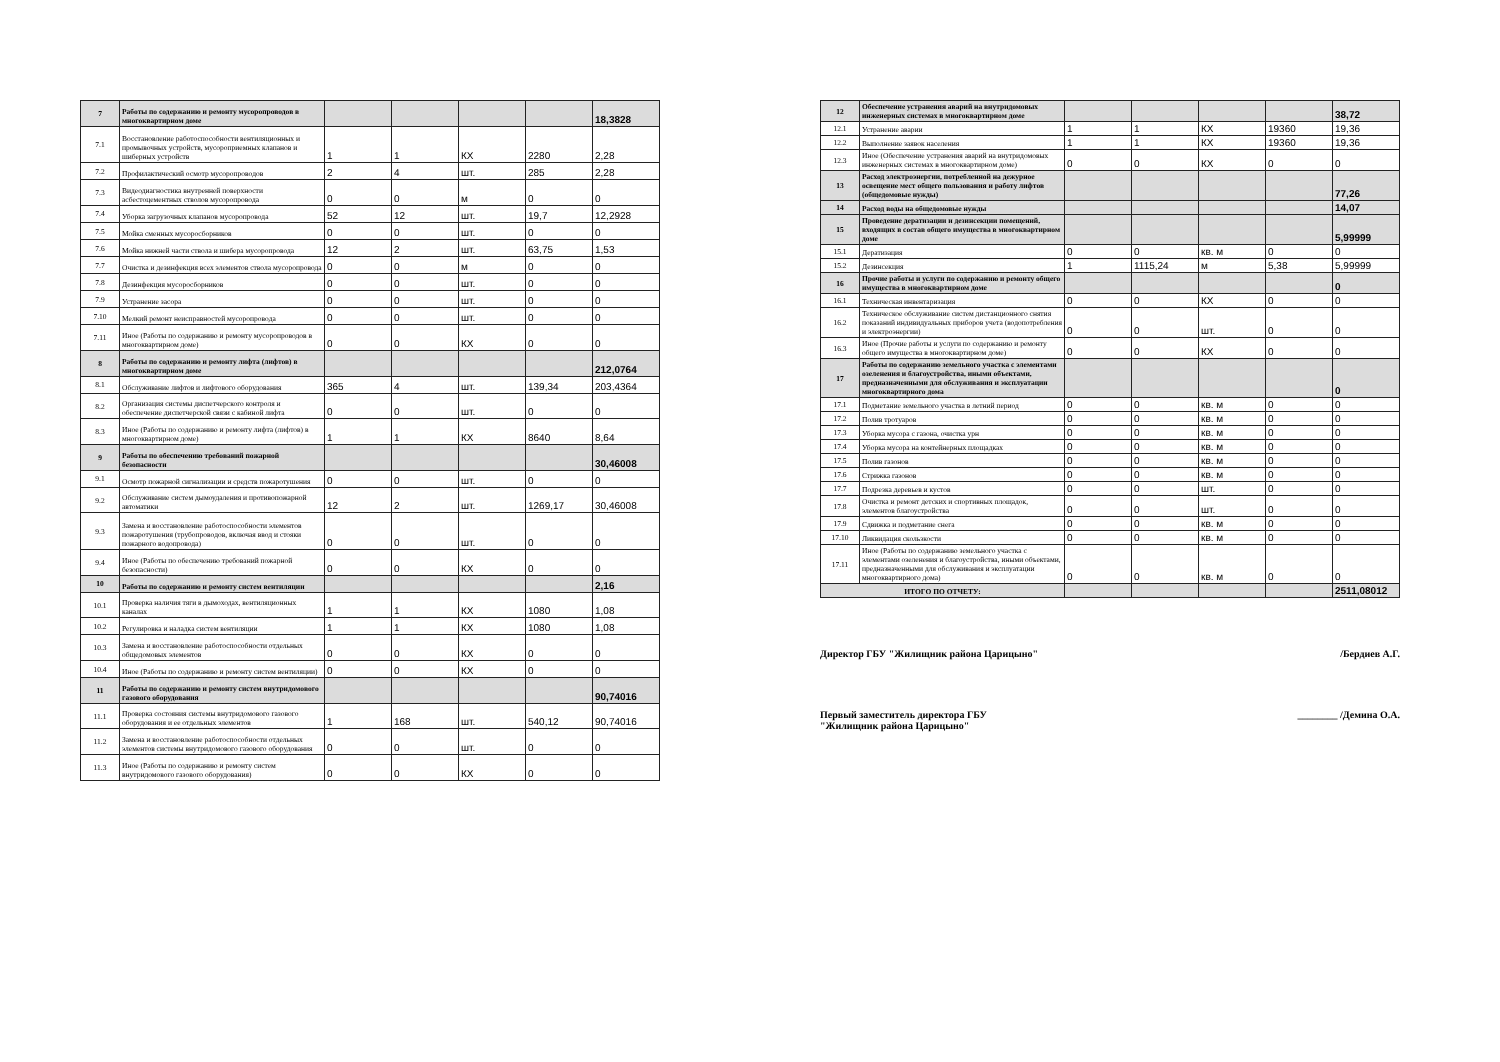| 7 | Работы по содержанию и ремонту мусоропроводов в многоквартирном доме | | | | | 18,3828 |
| 7.1 | Восстановление работоспособности вентиляционных и промывочных устройств, мусороприемных клапанов и шиберных устройств | 1 | 1 | КХ | 2280 | 2,28 |
| 7.2 | Профилактический осмотр мусоропроводов | 2 | 4 | шт. | 285 | 2,28 |
| 7.3 | Видеодиагностика внутренней поверхности асбестоцементных стволов мусоропровода | 0 | 0 | м | 0 | 0 |
| 7.4 | Уборка загрузочных клапанов мусоропровода | 52 | 12 | шт. | 19,7 | 12,2928 |
| 7.5 | Мойка сменных мусоросборников | 0 | 0 | шт. | 0 | 0 |
| 7.6 | Мойка нижней части ствола и шибера мусоропровода | 12 | 2 | шт. | 63,75 | 1,53 |
| 7.7 | Очистка и дезинфекция всех элементов ствола мусоропровода | 0 | 0 | м | 0 | 0 |
| 7.8 | Дезинфекция мусоросборников | 0 | 0 | шт. | 0 | 0 |
| 7.9 | Устранение засора | 0 | 0 | шт. | 0 | 0 |
| 7.10 | Мелкий ремонт неисправностей мусоропровода | 0 | 0 | шт. | 0 | 0 |
| 7.11 | Иное (Работы по содержанию и ремонту мусоропроводов в многоквартирном доме) | 0 | 0 | КХ | 0 | 0 |
| 8 | Работы по содержанию и ремонту лифта (лифтов) в многоквартирном доме | | | | | 212,0764 |
| 8.1 | Обслуживание лифтов и лифтового оборудования | 365 | 4 | шт. | 139,34 | 203,4364 |
| 8.2 | Организация системы диспетчерского контроля и обеспечение диспетчерской связи с кабиной лифта | 0 | 0 | шт. | 0 | 0 |
| 8.3 | Иное (Работы по содержанию и ремонту лифта (лифтов) в многоквартирном доме) | 1 | 1 | КХ | 8640 | 8,64 |
| 9 | Работы по обеспечению требований пожарной безопасности | | | | | 30,46008 |
| 9.1 | Осмотр пожарной сигнализации и средств пожаротушения | 0 | 0 | шт. | 0 | 0 |
| 9.2 | Обслуживание систем дымоудаления и противопожарной автоматики | 12 | 2 | шт. | 1269,17 | 30,46008 |
| 9.3 | Замена и восстановление работоспособности элементов пожаротушения (трубопроводов, включая ввод и стояки пожарного водопровода) | 0 | 0 | шт. | 0 | 0 |
| 9.4 | Иное (Работы по обеспечению требований пожарной безопасности) | 0 | 0 | КХ | 0 | 0 |
| 10 | Работы по содержанию и ремонту систем вентиляции | | | | | 2,16 |
| 10.1 | Проверка наличия тяги в дымоходах, вентиляционных каналах | 1 | 1 | КХ | 1080 | 1,08 |
| 10.2 | Регулировка и наладка систем вентиляции | 1 | 1 | КХ | 1080 | 1,08 |
| 10.3 | Замена и восстановление работоспособности отдельных общедомовых элементов | 0 | 0 | КХ | 0 | 0 |
| 10.4 | Иное (Работы по содержанию и ремонту систем вентиляции) | 0 | 0 | КХ | 0 | 0 |
| 11 | Работы по содержанию и ремонту систем внутридомового газового оборудования | | | | | 90,74016 |
| 11.1 | Проверка состояния системы внутридомового газового оборудования и ее отдельных элементов | 1 | 168 | шт. | 540,12 | 90,74016 |
| 11.2 | Замена и восстановление работоспособности отдельных элементов системы внутридомового газового оборудования | 0 | 0 | шт. | 0 | 0 |
| 11.3 | Иное (Работы по содержанию и ремонту систем внутридомового газового оборудования) | 0 | 0 | КХ | 0 | 0 |
| 12 | Обеспечение устранения аварий на внутридомовых инженерных системах в многоквартирном доме | | | | | 38,72 |
| 12.1 | Устранение аварии | 1 | 1 | КХ | 19360 | 19,36 |
| 12.2 | Выполнение заявок населения | 1 | 1 | КХ | 19360 | 19,36 |
| 12.3 | Иное (Обеспечение устранения аварий на внутридомовых инженерных системах в многоквартирном доме) | 0 | 0 | КХ | 0 | 0 |
| 13 | Расход электроэнергии, потребленной на дежурное освещение мест общего пользования и работу лифтов (общедомовые нужды) | | | | | 77,26 |
| 14 | Расход воды на общедомовые нужды | | | | | 14,07 |
| 15 | Проведение дератизации и дезинсекции помещений, входящих в состав общего имущества в многоквартирном доме | | | | | 5,99999 |
| 15.1 | Дератизация | 0 | 0 | кв. м | 0 | 0 |
| 15.2 | Дезинсекция | 1 | 1115,24 | м | 5,38 | 5,99999 |
| 16 | Прочие работы и услуги по содержанию и ремонту общего имущества в многоквартирном доме | | | | | 0 |
| 16.1 | Техническая инвентаризация | 0 | 0 | КХ | 0 | 0 |
| 16.2 | Техническое обслуживание систем дистанционного снятия показаний индивидуальных приборов учета (водопотребления и электроэнергии) | 0 | 0 | шт. | 0 | 0 |
| 16.3 | Иное (Прочие работы и услуги по содержанию и ремонту общего имущества в многоквартирном доме) | 0 | 0 | КХ | 0 | 0 |
| 17 | Работы по содержанию земельного участка с элементами озеленения и благоустройства, иными объектами, предназначенными для обслуживания и эксплуатации многоквартирного дома | | | | | 0 |
| 17.1 | Подметание земельного участка в летний период | 0 | 0 | кв. м | 0 | 0 |
| 17.2 | Полив тротуаров | 0 | 0 | кв. м | 0 | 0 |
| 17.3 | Уборка мусора с газона, очистка урн | 0 | 0 | кв. м | 0 | 0 |
| 17.4 | Уборка мусора на контейнерных площадках | 0 | 0 | кв. м | 0 | 0 |
| 17.5 | Полив газонов | 0 | 0 | кв. м | 0 | 0 |
| 17.6 | Стрижка газонов | 0 | 0 | кв. м | 0 | 0 |
| 17.7 | Подрезка деревьев и кустов | 0 | 0 | шт. | 0 | 0 |
| 17.8 | Очистка и ремонт детских и спортивных площадок, элементов благоустройства | 0 | 0 | шт. | 0 | 0 |
| 17.9 | Сдвижка и подметание снега | 0 | 0 | кв. м | 0 | 0 |
| 17.10 | Ликвидация скользкости | 0 | 0 | кв. м | 0 | 0 |
| 17.11 | Иное (Работы по содержанию земельного участка с элементами озеленения и благоустройства, иными объектами, предназначенными для обслуживания и эксплуатации многоквартирного дома) | 0 | 0 | кв. м | 0 | 0 |
| ИТОГО ПО ОТЧЕТУ: | | | | | | 2511,08012 |
Директор ГБУ "Жилищник района Царицыно" /Бердиев А.Г.
Первый заместитель директора ГБУ
"Жилищник района Царицыно" ________ /Демина О.А.